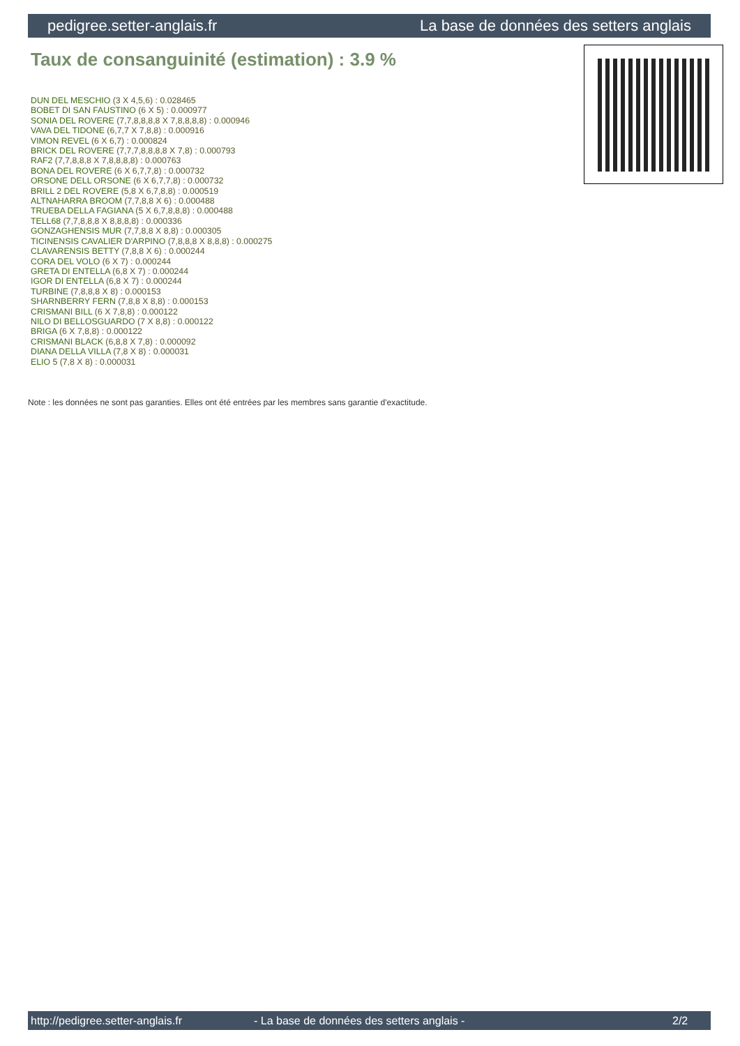pedigree.setter-anglais.fr La base de données des setters anglais
Taux de consanguinité (estimation) : 3.9 %
DUN DEL MESCHIO (3 X 4,5,6) : 0.028465
BOBET DI SAN FAUSTINO (6 X 5) : 0.000977
SONIA DEL ROVERE (7,7,8,8,8,8 X 7,8,8,8,8) : 0.000946
VAVA DEL TIDONE (6,7,7 X 7,8,8) : 0.000916
VIMON REVEL (6 X 6,7) : 0.000824
BRICK DEL ROVERE (7,7,7,8,8,8,8 X 7,8) : 0.000793
RAF2 (7,7,8,8,8 X 7,8,8,8,8) : 0.000763
BONA DEL ROVERE (6 X 6,7,7,8) : 0.000732
ORSONE DELL ORSONE (6 X 6,7,7,8) : 0.000732
BRILL 2 DEL ROVERE (5,8 X 6,7,8,8) : 0.000519
ALTNAHARRA BROOM (7,7,8,8 X 6) : 0.000488
TRUEBA DELLA FAGIANA (5 X 6,7,8,8,8) : 0.000488
TELL68 (7,7,8,8,8 X 8,8,8,8) : 0.000336
GONZAGHENSIS MUR (7,7,8,8 X 8,8) : 0.000305
TICINENSIS CAVALIER D'ARPINO (7,8,8,8 X 8,8,8) : 0.000275
CLAVARENSIS BETTY (7,8,8 X 6) : 0.000244
CORA DEL VOLO (6 X 7) : 0.000244
GRETA DI ENTELLA (6,8 X 7) : 0.000244
IGOR DI ENTELLA (6,8 X 7) : 0.000244
TURBINE (7,8,8,8 X 8) : 0.000153
SHARNBERRY FERN (7,8,8 X 8,8) : 0.000153
CRISMANI BILL (6 X 7,8,8) : 0.000122
NILO DI BELLOSGUARDO (7 X 8,8) : 0.000122
BRIGA (6 X 7,8,8) : 0.000122
CRISMANI BLACK (6,8,8 X 7,8) : 0.000092
DIANA DELLA VILLA (7,8 X 8) : 0.000031
ELIO 5 (7,8 X 8) : 0.000031
Note : les données ne sont pas garanties. Elles ont été entrées par les membres sans garantie d'exactitude.
http://pedigree.setter-anglais.fr - La base de données des setters anglais - 2/2